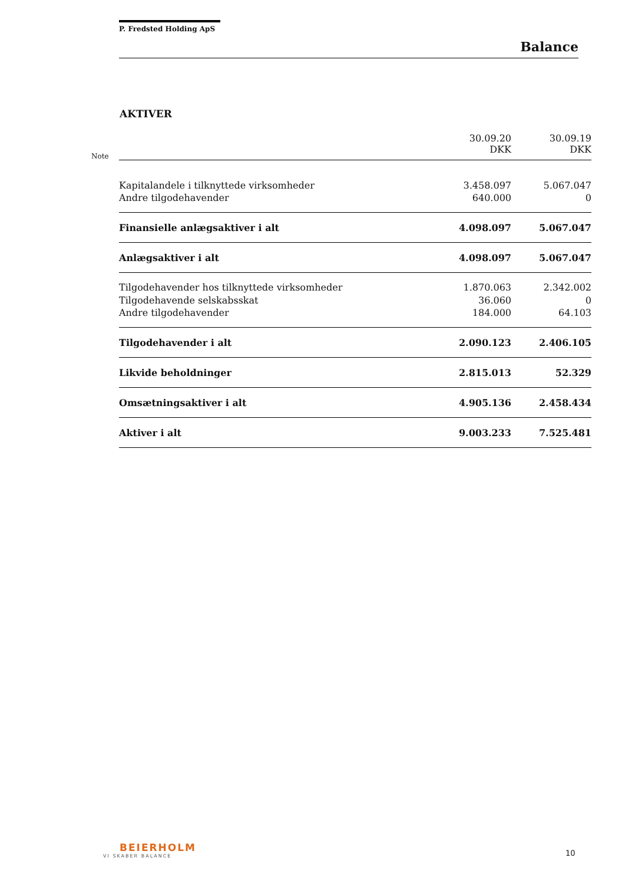P. Fredsted Holding ApS
Balance
AKTIVER
| Note | | 30.09.20 DKK | 30.09.19 DKK |
| | Kapitalandele i tilknyttede virksomheder | 3.458.097 | 5.067.047 |
| | Andre tilgodehavender | 640.000 | 0 |
| | Finansielle anlægsaktiver i alt | 4.098.097 | 5.067.047 |
| | Anlægsaktiver i alt | 4.098.097 | 5.067.047 |
| | Tilgodehavender hos tilknyttede virksomheder | 1.870.063 | 2.342.002 |
| | Tilgodehavende selskabsskat | 36.060 | 0 |
| | Andre tilgodehavender | 184.000 | 64.103 |
| | Tilgodehavender i alt | 2.090.123 | 2.406.105 |
| | Likvide beholdninger | 2.815.013 | 52.329 |
| | Omsætningsaktiver i alt | 4.905.136 | 2.458.434 |
| | Aktiver i alt | 9.003.233 | 7.525.481 |
BEIERHOLM
VI SKABER BALANCE
10